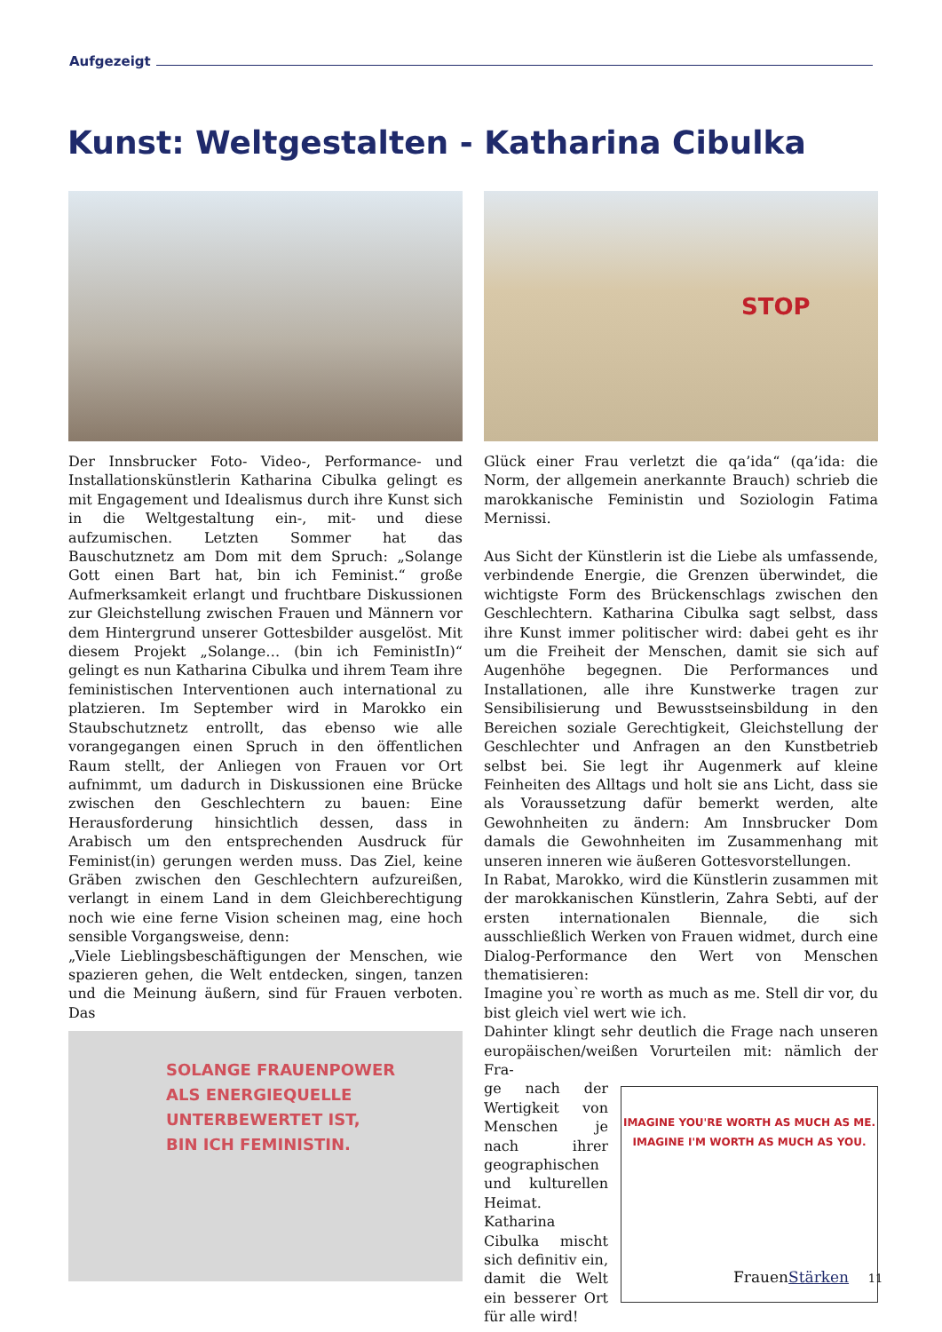Aufgezeigt
Kunst: Weltgestalten - Katharina Cibulka
Der Innsbrucker Foto- Video-, Performance- und Installationskünstlerin Katharina Cibulka gelingt es mit Engagement und Idealismus durch ihre Kunst sich in die Weltgestaltung ein-, mit- und diese aufzumischen. Letzten Sommer hat das Bauschutznetz am Dom mit dem Spruch: „Solange Gott einen Bart hat, bin ich Feminist.“ große Aufmerksamkeit erlangt und fruchtbare Diskussionen zur Gleichstellung zwischen Frauen und Männern vor dem Hintergrund unserer Gottesbilder ausgelöst. Mit diesem Projekt „Solange… (bin ich FeministIn)“ gelingt es nun Katharina Cibulka und ihrem Team ihre feministischen Interventionen auch international zu platzieren. Im September wird in Marokko ein Staubschutznetz entrollt, das ebenso wie alle vorangegangen einen Spruch in den öffentlichen Raum stellt, der Anliegen von Frauen vor Ort aufnimmt, um dadurch in Diskussionen eine Brücke zwischen den Geschlechtern zu bauen: Eine Herausforderung hinsichtlich dessen, dass in Arabisch um den entsprechenden Ausdruck für Feminist(in) gerungen werden muss. Das Ziel, keine Gräben zwischen den Geschlechtern aufzureißen, verlangt in einem Land in dem Gleichberechtigung noch wie eine ferne Vision scheinen mag, eine hoch sensible Vorgangsweise, denn:
„Viele Lieblingsbeschäftigungen der Menschen, wie spazieren gehen, die Welt entdecken, singen, tanzen und die Meinung äußern, sind für Frauen verboten. Das
SOLANGE FRAUENPOWER
ALS ENERGIEQUELLE
UNTERBEWERTET IST,
BIN ICH FEMINISTIN.
STOP
Glück einer Frau verletzt die qa’ida“ (qa’ida: die Norm, der allgemein anerkannte Brauch) schrieb die marokkanische Feministin und Soziologin Fatima Mernissi.
Aus Sicht der Künstlerin ist die Liebe als umfassende, verbindende Energie, die Grenzen überwindet, die wichtigste Form des Brückenschlags zwischen den Geschlechtern. Katharina Cibulka sagt selbst, dass ihre Kunst immer politischer wird: dabei geht es ihr um die Freiheit der Menschen, damit sie sich auf Augenhöhe begegnen. Die Performances und Installationen, alle ihre Kunstwerke tragen zur Sensibilisierung und Bewusstseinsbildung in den Bereichen soziale Gerechtigkeit, Gleichstellung der Geschlechter und Anfragen an den Kunstbetrieb selbst bei. Sie legt ihr Augenmerk auf kleine Feinheiten des Alltags und holt sie ans Licht, dass sie als Voraussetzung dafür bemerkt werden, alte Gewohnheiten zu ändern: Am Innsbrucker Dom damals die Gewohnheiten im Zusammenhang mit unseren inneren wie äußeren Gottesvorstellungen.
In Rabat, Marokko, wird die Künstlerin zusammen mit der marokkanischen Künstlerin, Zahra Sebti, auf der ersten internationalen Biennale, die sich ausschließlich Werken von Frauen widmet, durch eine Dialog-Performance den Wert von Menschen thematisieren:
Imagine you`re worth as much as me. Stell dir vor, du bist gleich viel wert wie ich.
Dahinter klingt sehr deutlich die Frage nach unseren europäischen/weißen Vorurteilen mit: nämlich der Fra-
ge nach der Wertigkeit von Menschen je nach ihrer geographischen und kulturellen Heimat. Katharina Cibulka mischt sich definitiv ein, damit die Welt ein besserer Ort für alle wird!
IMAGINE YOU'RE WORTH AS MUCH AS ME.
IMAGINE I'M WORTH AS MUCH AS YOU.
FrauenStärken 11